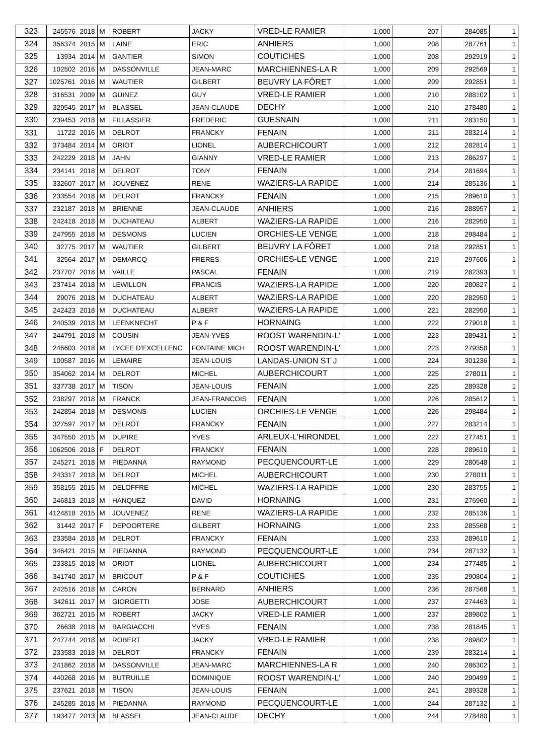| 323 | 245576 | 2018 | M | ROBERT | JACKY | VRED-LE RAMIER | 1,000 | 207 | 284085 | 1 |
| 324 | 356374 | 2015 | M | LAINE | ERIC | ANHIERS | 1,000 | 208 | 287761 | 1 |
| 325 | 13934 | 2014 | M | GANTIER | SIMON | COUTICHES | 1,000 | 208 | 292919 | 1 |
| 326 | 102502 | 2016 | M | DASSONVILLE | JEAN-MARC | MARCHIENNES-LA R | 1,000 | 209 | 292569 | 1 |
| 327 | 1025761 | 2016 | M | WAUTIER | GILBERT | BEUVRY LA FÔRET | 1,000 | 209 | 292851 | 1 |
| 328 | 316531 | 2009 | M | GUINEZ | GUY | VRED-LE RAMIER | 1,000 | 210 | 288102 | 1 |
| 329 | 329545 | 2017 | M | BLASSEL | JEAN-CLAUDE | DECHY | 1,000 | 210 | 278480 | 1 |
| 330 | 239453 | 2018 | M | FILLASSIER | FREDERIC | GUESNAIN | 1,000 | 211 | 283150 | 1 |
| 331 | 11722 | 2016 | M | DELROT | FRANCKY | FENAIN | 1,000 | 211 | 283214 | 1 |
| 332 | 373484 | 2014 | M | ORIOT | LIONEL | AUBERCHICOURT | 1,000 | 212 | 282814 | 1 |
| 333 | 242229 | 2018 | M | JAHN | GIANNY | VRED-LE RAMIER | 1,000 | 213 | 286297 | 1 |
| 334 | 234141 | 2018 | M | DELROT | TONY | FENAIN | 1,000 | 214 | 281694 | 1 |
| 335 | 332607 | 2017 | M | JOUVENEZ | RENE | WAZIERS-LA RAPIDE | 1,000 | 214 | 285136 | 1 |
| 336 | 233554 | 2018 | M | DELROT | FRANCKY | FENAIN | 1,000 | 215 | 289610 | 1 |
| 337 | 232187 | 2018 | M | BRIENNE | JEAN-CLAUDE | ANHIERS | 1,000 | 216 | 288957 | 1 |
| 338 | 242418 | 2018 | M | DUCHATEAU | ALBERT | WAZIERS-LA RAPIDE | 1,000 | 216 | 282950 | 1 |
| 339 | 247955 | 2018 | M | DESMONS | LUCIEN | ORCHIES-LE VENGE | 1,000 | 218 | 298484 | 1 |
| 340 | 32775 | 2017 | M | WAUTIER | GILBERT | BEUVRY LA FÔRET | 1,000 | 218 | 292851 | 1 |
| 341 | 32564 | 2017 | M | DEMARCQ | FRERES | ORCHIES-LE VENGE | 1,000 | 219 | 297606 | 1 |
| 342 | 237707 | 2018 | M | VAILLE | PASCAL | FENAIN | 1,000 | 219 | 282393 | 1 |
| 343 | 237414 | 2018 | M | LEWILLON | FRANCIS | WAZIERS-LA RAPIDE | 1,000 | 220 | 280827 | 1 |
| 344 | 29076 | 2018 | M | DUCHATEAU | ALBERT | WAZIERS-LA RAPIDE | 1,000 | 220 | 282950 | 1 |
| 345 | 242423 | 2018 | M | DUCHATEAU | ALBERT | WAZIERS-LA RAPIDE | 1,000 | 221 | 282950 | 1 |
| 346 | 240539 | 2018 | M | LEENKNECHT | P & F | HORNAING | 1,000 | 222 | 279018 | 1 |
| 347 | 244791 | 2018 | M | COUSIN | JEAN-YVES | ROOST WARENDIN-L' | 1,000 | 223 | 289431 | 1 |
| 348 | 246603 | 2018 | M | LYCEE D'EXCELLENC | FONTAINE MICH | ROOST WARENDIN-L' | 1,000 | 223 | 279358 | 1 |
| 349 | 100587 | 2016 | M | LEMAIRE | JEAN-LOUIS | LANDAS-UNION ST J | 1,000 | 224 | 301236 | 1 |
| 350 | 354062 | 2014 | M | DELROT | MICHEL | AUBERCHICOURT | 1,000 | 225 | 278011 | 1 |
| 351 | 337738 | 2017 | M | TISON | JEAN-LOUIS | FENAIN | 1,000 | 225 | 289328 | 1 |
| 352 | 238297 | 2018 | M | FRANCK | JEAN-FRANCOIS | FENAIN | 1,000 | 226 | 285612 | 1 |
| 353 | 242854 | 2018 | M | DESMONS | LUCIEN | ORCHIES-LE VENGE | 1,000 | 226 | 298484 | 1 |
| 354 | 327597 | 2017 | M | DELROT | FRANCKY | FENAIN | 1,000 | 227 | 283214 | 1 |
| 355 | 347550 | 2015 | M | DUPIRE | YVES | ARLEUX-L'HIRONDEL | 1,000 | 227 | 277451 | 1 |
| 356 | 1062506 | 2018 | F | DELROT | FRANCKY | FENAIN | 1,000 | 228 | 289610 | 1 |
| 357 | 245271 | 2018 | M | PIEDANNA | RAYMOND | PECQUENCOURT-LE | 1,000 | 229 | 280548 | 1 |
| 358 | 243317 | 2018 | M | DELROT | MICHEL | AUBERCHICOURT | 1,000 | 230 | 278011 | 1 |
| 359 | 358155 | 2015 | M | DELOFFRE | MICHEL | WAZIERS-LA RAPIDE | 1,000 | 230 | 283755 | 1 |
| 360 | 246813 | 2018 | M | HANQUEZ | DAVID | HORNAING | 1,000 | 231 | 276960 | 1 |
| 361 | 4124818 | 2015 | M | JOUVENEZ | RENE | WAZIERS-LA RAPIDE | 1,000 | 232 | 285136 | 1 |
| 362 | 31442 | 2017 | F | DEPOORTERE | GILBERT | HORNAING | 1,000 | 233 | 285568 | 1 |
| 363 | 233584 | 2018 | M | DELROT | FRANCKY | FENAIN | 1,000 | 233 | 289610 | 1 |
| 364 | 346421 | 2015 | M | PIEDANNA | RAYMOND | PECQUENCOURT-LE | 1,000 | 234 | 287132 | 1 |
| 365 | 233815 | 2018 | M | ORIOT | LIONEL | AUBERCHICOURT | 1,000 | 234 | 277485 | 1 |
| 366 | 341740 | 2017 | M | BRICOUT | P & F | COUTICHES | 1,000 | 235 | 290804 | 1 |
| 367 | 242516 | 2018 | M | CARON | BERNARD | ANHIERS | 1,000 | 236 | 287568 | 1 |
| 368 | 342611 | 2017 | M | GIORGETTI | JOSE | AUBERCHICOURT | 1,000 | 237 | 274463 | 1 |
| 369 | 362721 | 2015 | M | ROBERT | JACKY | VRED-LE RAMIER | 1,000 | 237 | 289802 | 1 |
| 370 | 26638 | 2018 | M | BARGIACCHI | YVES | FENAIN | 1,000 | 238 | 281845 | 1 |
| 371 | 247744 | 2018 | M | ROBERT | JACKY | VRED-LE RAMIER | 1,000 | 238 | 289802 | 1 |
| 372 | 233583 | 2018 | M | DELROT | FRANCKY | FENAIN | 1,000 | 239 | 283214 | 1 |
| 373 | 241862 | 2018 | M | DASSONVILLE | JEAN-MARC | MARCHIENNES-LA R | 1,000 | 240 | 286302 | 1 |
| 374 | 440268 | 2016 | M | BUTRUILLE | DOMINIQUE | ROOST WARENDIN-L' | 1,000 | 240 | 290499 | 1 |
| 375 | 237621 | 2018 | M | TISON | JEAN-LOUIS | FENAIN | 1,000 | 241 | 289328 | 1 |
| 376 | 245285 | 2018 | M | PIEDANNA | RAYMOND | PECQUENCOURT-LE | 1,000 | 244 | 287132 | 1 |
| 377 | 193477 | 2013 | M | BLASSEL | JEAN-CLAUDE | DECHY | 1,000 | 244 | 278480 | 1 |